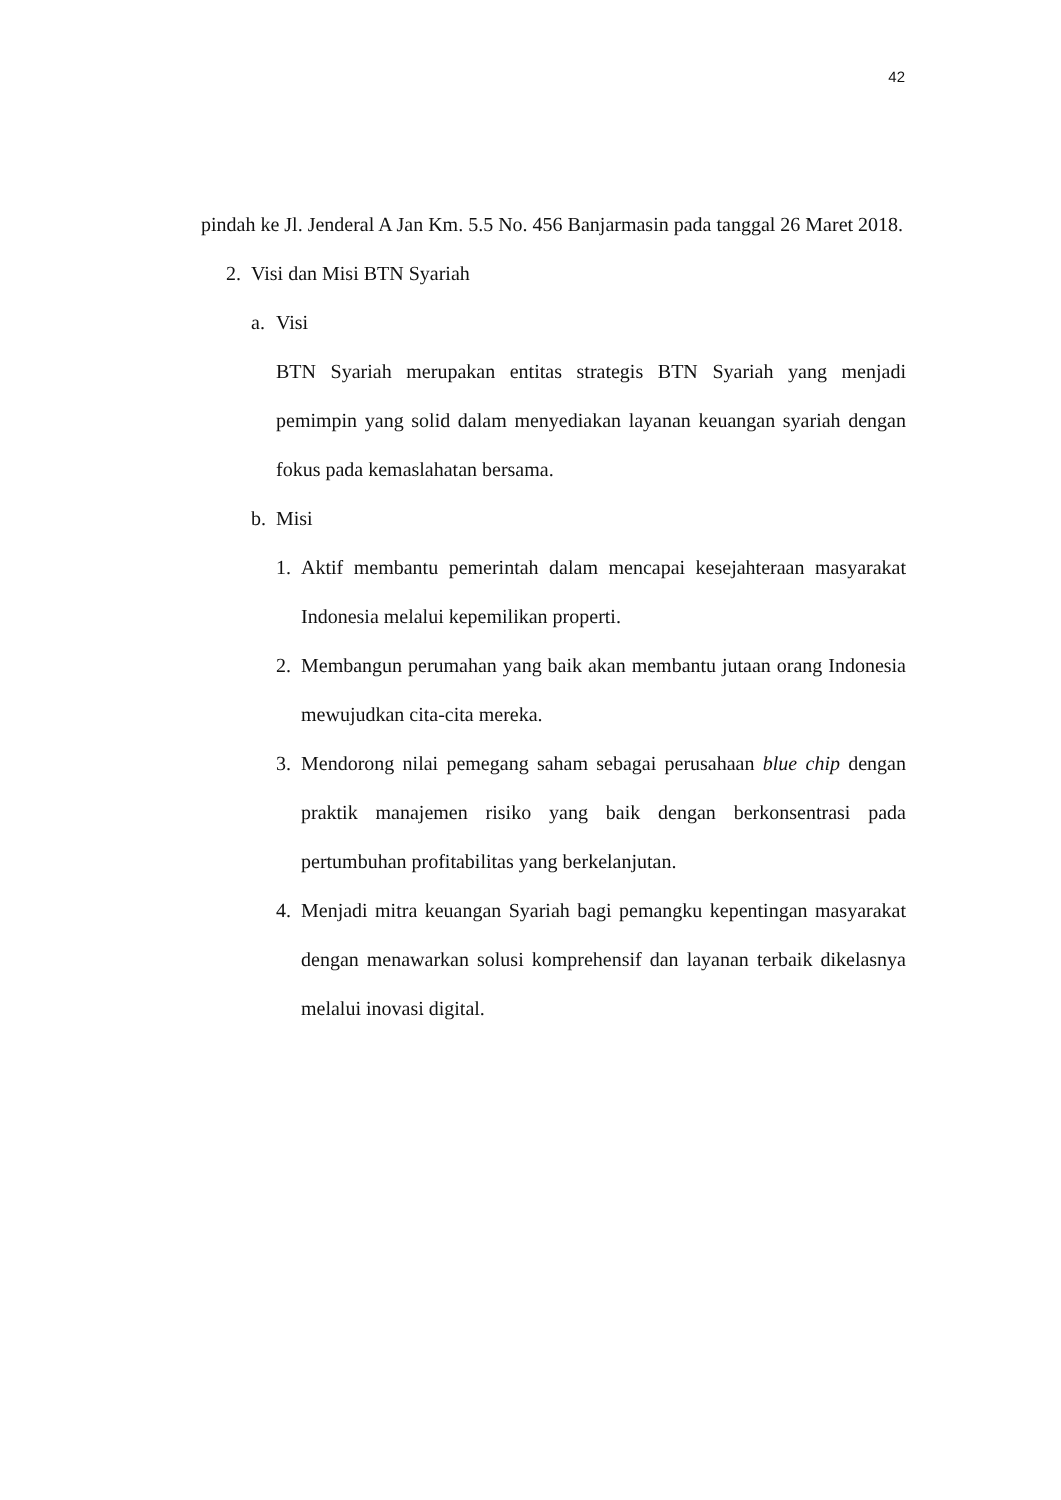42
pindah ke Jl. Jenderal A Jan Km. 5.5 No. 456 Banjarmasin pada tanggal 26 Maret 2018.
2. Visi dan Misi BTN Syariah
a. Visi
BTN Syariah merupakan entitas strategis BTN Syariah yang menjadi pemimpin yang solid dalam menyediakan layanan keuangan syariah dengan fokus pada kemaslahatan bersama.
b. Misi
1. Aktif membantu pemerintah dalam mencapai kesejahteraan masyarakat Indonesia melalui kepemilikan properti.
2. Membangun perumahan yang baik akan membantu jutaan orang Indonesia mewujudkan cita-cita mereka.
3. Mendorong nilai pemegang saham sebagai perusahaan blue chip dengan praktik manajemen risiko yang baik dengan berkonsentrasi pada pertumbuhan profitabilitas yang berkelanjutan.
4. Menjadi mitra keuangan Syariah bagi pemangku kepentingan masyarakat dengan menawarkan solusi komprehensif dan layanan terbaik dikelasnya melalui inovasi digital.